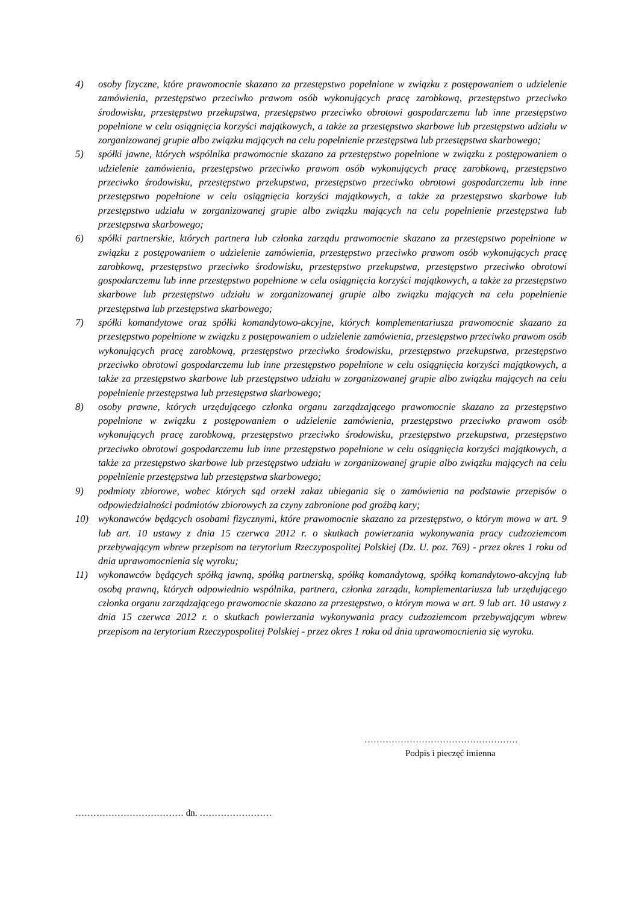4) osoby fizyczne, które prawomocnie skazano za przestępstwo popełnione w związku z postępowaniem o udzielenie zamówienia, przestępstwo przeciwko prawom osób wykonujących pracę zarobkową, przestępstwo przeciwko środowisku, przestępstwo przekupstwa, przestępstwo przeciwko obrotowi gospodarczemu lub inne przestępstwo popełnione w celu osiągnięcia korzyści majątkowych, a także za przestępstwo skarbowe lub przestępstwo udziału w zorganizowanej grupie albo związku mających na celu popełnienie przestępstwa lub przestępstwa skarbowego;
5) spółki jawne, których wspólnika prawomocnie skazano za przestępstwo popełnione w związku z postępowaniem o udzielenie zamówienia, przestępstwo przeciwko prawom osób wykonujących pracę zarobkową, przestępstwo przeciwko środowisku, przestępstwo przekupstwa, przestępstwo przeciwko obrotowi gospodarczemu lub inne przestępstwo popełnione w celu osiągnięcia korzyści majątkowych, a także za przestępstwo skarbowe lub przestępstwo udziału w zorganizowanej grupie albo związku mających na celu popełnienie przestępstwa lub przestępstwa skarbowego;
6) spółki partnerskie, których partnera lub członka zarządu prawomocnie skazano za przestępstwo popełnione w związku z postępowaniem o udzielenie zamówienia, przestępstwo przeciwko prawom osób wykonujących pracę zarobkową, przestępstwo przeciwko środowisku, przestępstwo przekupstwa, przestępstwo przeciwko obrotowi gospodarczemu lub inne przestępstwo popełnione w celu osiągnięcia korzyści majątkowych, a także za przestępstwo skarbowe lub przestępstwo udziału w zorganizowanej grupie albo związku mających na celu popełnienie przestępstwa lub przestępstwa skarbowego;
7) spółki komandytowe oraz spółki komandytowo-akcyjne, których komplementariusza prawomocnie skazano za przestępstwo popełnione w związku z postępowaniem o udzielenie zamówienia, przestępstwo przeciwko prawom osób wykonujących pracę zarobkową, przestępstwo przeciwko środowisku, przestępstwo przekupstwa, przestępstwo przeciwko obrotowi gospodarczemu lub inne przestępstwo popełnione w celu osiągnięcia korzyści majątkowych, a także za przestępstwo skarbowe lub przestępstwo udziału w zorganizowanej grupie albo związku mających na celu popełnienie przestępstwa lub przestępstwa skarbowego;
8) osoby prawne, których urzędującego członka organu zarządzającego prawomocnie skazano za przestępstwo popełnione w związku z postępowaniem o udzielenie zamówienia, przestępstwo przeciwko prawom osób wykonujących pracę zarobkową, przestępstwo przeciwko środowisku, przestępstwo przekupstwa, przestępstwo przeciwko obrotowi gospodarczemu lub inne przestępstwo popełnione w celu osiągnięcia korzyści majątkowych, a także za przestępstwo skarbowe lub przestępstwo udziału w zorganizowanej grupie albo związku mających na celu popełnienie przestępstwa lub przestępstwa skarbowego;
9) podmioty zbiorowe, wobec których sąd orzekł zakaz ubiegania się o zamówienia na podstawie przepisów o odpowiedzialności podmiotów zbiorowych za czyny zabronione pod groźbą kary;
10) wykonawców będących osobami fizycznymi, które prawomocnie skazano za przestępstwo, o którym mowa w art. 9 lub art. 10 ustawy z dnia 15 czerwca 2012 r. o skutkach powierzania wykonywania pracy cudzoziemcom przebywającym wbrew przepisom na terytorium Rzeczypospolitej Polskiej (Dz. U. poz. 769) - przez okres 1 roku od dnia uprawomocnienia się wyroku;
11) wykonawców będących spółką jawną, spółką partnerską, spółką komandytową, spółką komandytowo-akcyjną lub osobą prawną, których odpowiednio wspólnika, partnera, członka zarządu, komplementariusza lub urzędującego członka organu zarządzającego prawomocnie skazano za przestępstwo, o którym mowa w art. 9 lub art. 10 ustawy z dnia 15 czerwca 2012 r. o skutkach powierzania wykonywania pracy cudzoziemcom przebywającym wbrew przepisom na terytorium Rzeczypospolitej Polskiej - przez okres 1 roku od dnia uprawomocnienia się wyroku.
……………………………………………
Podpis i pieczęć imienna
……………………………… dn. ……………………